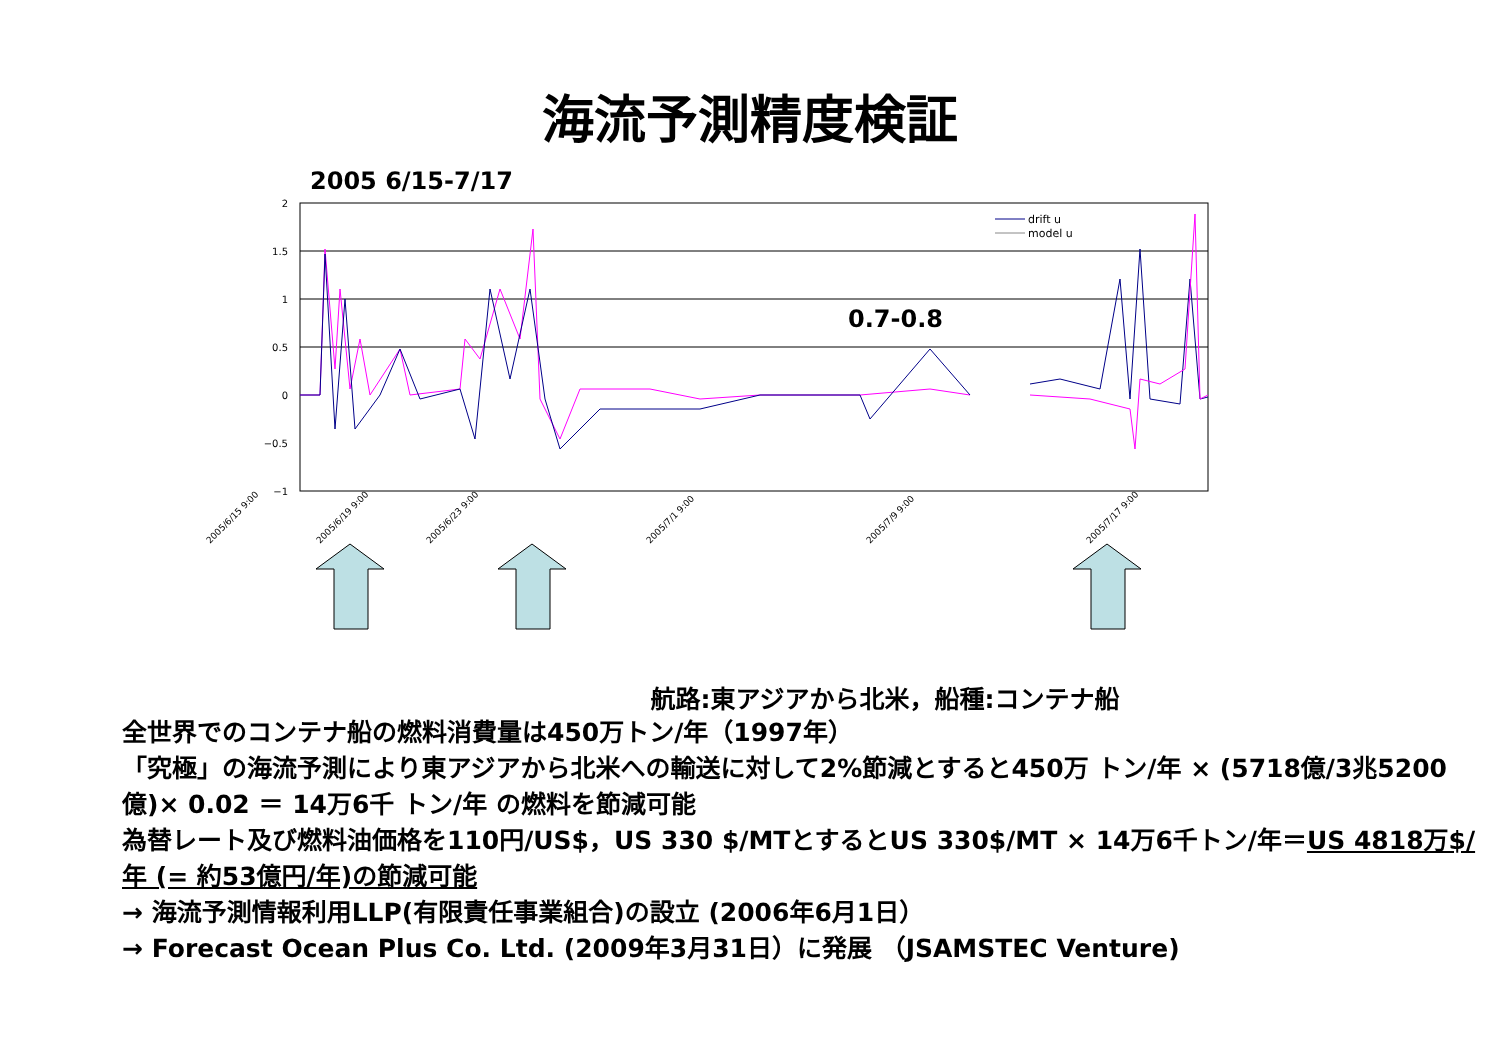海流予測精度検証
2005 6/15-7/17
2
1.5
1
0.5
0
−0.5
−1
drift u
model u
0.7-0.8
2005/6/15 9:00
2005/6/19 9:00
2005/6/23 9:00
2005/7/1 9:00
2005/7/9 9:00
2005/7/17 9:00
航路:東アジアから北米，船種:コンテナ船
全世界でのコンテナ船の燃料消費量は450万トン/年（1997年）
「究極」の海流予測により東アジアから北米への輸送に対して2%節減とすると450万 トン/年 × (5718億/3兆5200億)× 0.02 ＝ 14万6千 トン/年 の燃料を節減可能
為替レート及び燃料油価格を110円/US$，US 330 $/MTとするとUS 330$/MT × 14万6千トン/年＝US 4818万$/年 (= 約53億円/年)の節減可能
→ 海流予測情報利用LLP(有限責任事業組合)の設立 (2006年6月1日）
→ Forecast Ocean Plus Co. Ltd. (2009年3月31日）に発展 （JSAMSTEC Venture)